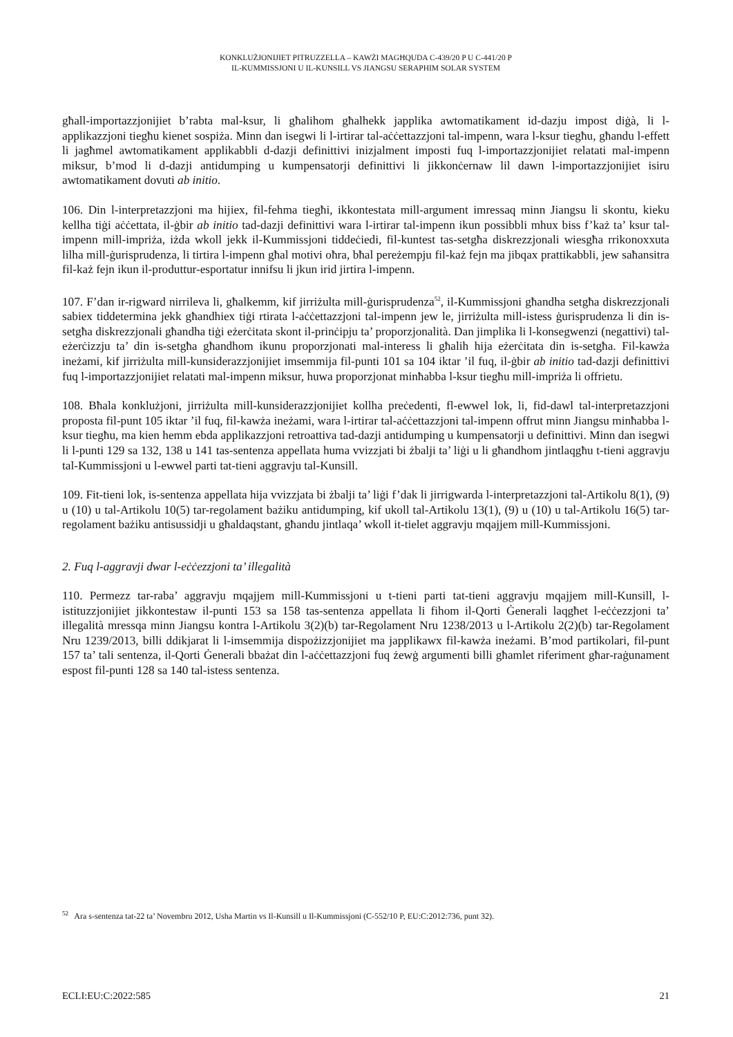KONKLUŻJONIJIET PITRUZZELLA – KAWŻI MAGĦQUDA C-439/20 P U C-441/20 P
IL-KUMMISSJONI U IL-KUNSILL VS JIANGSU SERAPHIM SOLAR SYSTEM
għall-importazzjonijiet b’rabta mal-ksur, li għalihom għalhekk japplika awtomatikament id-dazju impost diġà, li l-applikazzjoni tiegħu kienet sospiża. Minn dan isegwi li l-irtirar tal-aċċettazzjoni tal-impenn, wara l-ksur tiegħu, għandu l-effett li jagħmel awtomatikament applikabbli d-dazji definittivi inizjalment imposti fuq l-importazzjonijiet relatati mal-impenn miksur, b’mod li d-dazji antidumping u kumpensatorji definittivi li jikkonċernaw lil dawn l-importazzjonijiet isiru awtomatikament dovuti ab initio.
106. Din l-interpretazzjoni ma hijiex, fil-fehma tiegħi, ikkontestata mill-argument imressaq minn Jiangsu li skontu, kieku kellha tiġi aċċettata, il-ġbir ab initio tad-dazji definittivi wara l-irtirar tal-impenn ikun possibbli mhux biss f’każ ta’ ksur tal-impenn mill-impriża, iżda wkoll jekk il-Kummissjoni tiddeċiedi, fil-kuntest tas-setgħa diskrezzjonali wiesgħa rrikonoxxuta lilha mill-ġurisprudenza, li tirtira l-impenn għal motivi oħra, bħal pereżempju fil-każ fejn ma jibqax prattikabbli, jew saħansitra fil-każ fejn ikun il-produttur-esportatur innifsu li jkun irid jirtira l-impenn.
107. F’dan ir-rigward nirrileva li, għalkemm, kif jirriżulta mill-ġurisprudenza<sup>52</sup>, il-Kummissjoni għandha setgħa diskrezzjonali sabiex tiddetermina jekk għandhiex tiġi rtirata l-aċċettazzjoni tal-impenn jew le, jirriżulta mill-istess ġurisprudenza li din is-setgħa diskrezzjonali għandha tiġi eżerċitata skont il-prinċipju ta’ proporzjonalità. Dan jimplika li l-konsegwenzi (negattivi) tal-eżerċizzju ta’ din is-setgħa għandhom ikunu proporzjonati mal-interess li għalih hija eżerċitata din is-setgħa. Fil-kawża ineżami, kif jirriżulta mill-kunsiderazzjonijiet imsemmija fil-punti 101 sa 104 iktar ’il fuq, il-ġbir ab initio tad-dazji definittivi fuq l-importazzjonijiet relatati mal-impenn miksur, huwa proporzjonat minħabba l-ksur tiegħu mill-impriża li offrietu.
108. Bħala konklużjoni, jirriżulta mill-kunsiderazzjonijiet kollha preċedenti, fl-ewwel lok, li, fid-dawl tal-interpretazzjoni proposta fil-punt 105 iktar ’il fuq, fil-kawża ineżami, wara l-irtirar tal-aċċettazzjoni tal-impenn offrut minn Jiangsu minħabba l-ksur tiegħu, ma kien hemm ebda applikazzjoni retroattiva tad-dazji antidumping u kumpensatorji u definittivi. Minn dan isegwi li l-punti 129 sa 132, 138 u 141 tas-sentenza appellata huma vvizzjati bi żbalji ta’ liġi u li għandhom jintlaqgħu t-tieni aggravju tal-Kummissjoni u l-ewwel parti tat-tieni aggravju tal-Kunsill.
109. Fit-tieni lok, is-sentenza appellata hija vvizzjata bi żbalji ta’ liġi f’dak li jirrigwarda l-interpretazzjoni tal-Artikolu 8(1), (9) u (10) u tal-Artikolu 10(5) tar-regolament bażiku antidumping, kif ukoll tal-Artikolu 13(1), (9) u (10) u tal-Artikolu 16(5) tar-regolament bażiku antisussidji u għaldaqstant, għandu jintlaqa’ wkoll it-tielet aggravju mqajjem mill-Kummissjoni.
2. Fuq l-aggravji dwar l-eċċezzjoni ta’ illegalità
110. Permezz tar-raba’ aggravju mqajjem mill-Kummissjoni u t-tieni parti tat-tieni aggravju mqajjem mill-Kunsill, l-istituzzjonijiet jikkontestaw il-punti 153 sa 158 tas-sentenza appellata li fihom il-Qorti Ġenerali laqgħet l-eċċezzjoni ta’ illegalità mressqa minn Jiangsu kontra l-Artikolu 3(2)(b) tar-Regolament Nru 1238/2013 u l-Artikolu 2(2)(b) tar-Regolament Nru 1239/2013, billi ddikjarat li l-imsemmija dispożizzjonijiet ma japplikawx fil-kawża ineżami. B’mod partikolari, fil-punt 157 ta’ tali sentenza, il-Qorti Ġenerali bbażat din l-aċċettazzjoni fuq żewġ argumenti billi għamlet riferiment għar-raġunament espost fil-punti 128 sa 140 tal-istess sentenza.
<sup>52</sup> Ara s-sentenza tat-22 ta’ Novembru 2012, Usha Martin vs Il-Kunsill u Il-Kummissjoni (C-552/10 P, EU:C:2012:736, punt 32).
ECLI:EU:C:2022:585 21